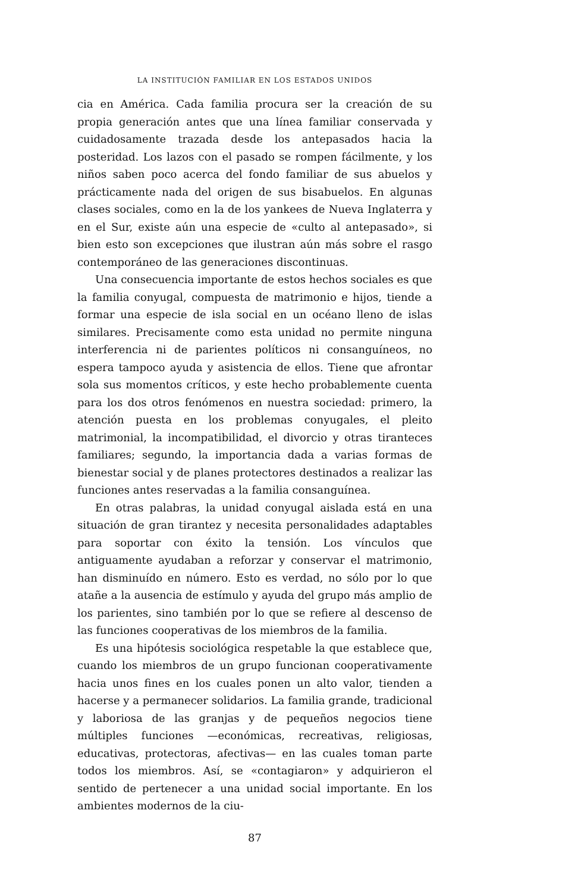LA INSTITUCIÓN FAMILIAR EN LOS ESTADOS UNIDOS
cia en América. Cada familia procura ser la creación de su propia generación antes que una línea familiar conservada y cuidadosamente trazada desde los antepasados hacia la posteridad. Los lazos con el pasado se rompen fácilmente, y los niños saben poco acerca del fondo familiar de sus abuelos y prácticamente nada del origen de sus bisabuelos. En algunas clases sociales, como en la de los yankees de Nueva Inglaterra y en el Sur, existe aún una especie de «culto al antepasado», si bien esto son excepciones que ilustran aún más sobre el rasgo contemporáneo de las generaciones discontinuas.
Una consecuencia importante de estos hechos sociales es que la familia conyugal, compuesta de matrimonio e hijos, tiende a formar una especie de isla social en un océano lleno de islas similares. Precisamente como esta unidad no permite ninguna interferencia ni de parientes políticos ni consanguíneos, no espera tampoco ayuda y asistencia de ellos. Tiene que afrontar sola sus momentos críticos, y este hecho probablemente cuenta para los dos otros fenómenos en nuestra sociedad: primero, la atención puesta en los problemas conyugales, el pleito matrimonial, la incompatibilidad, el divorcio y otras tiranteces familiares; segundo, la importancia dada a varias formas de bienestar social y de planes protectores destinados a realizar las funciones antes reservadas a la familia consanguínea.
En otras palabras, la unidad conyugal aislada está en una situación de gran tirantez y necesita personalidades adaptables para soportar con éxito la tensión. Los vínculos que antiguamente ayudaban a reforzar y conservar el matrimonio, han disminuído en número. Esto es verdad, no sólo por lo que atañe a la ausencia de estímulo y ayuda del grupo más amplio de los parientes, sino también por lo que se refiere al descenso de las funciones cooperativas de los miembros de la familia.
Es una hipótesis sociológica respetable la que establece que, cuando los miembros de un grupo funcionan cooperativamente hacia unos fines en los cuales ponen un alto valor, tienden a hacerse y a permanecer solidarios. La familia grande, tradicional y laboriosa de las granjas y de pequeños negocios tiene múltiples funciones —económicas, recreativas, religiosas, educativas, protectoras, afectivas— en las cuales toman parte todos los miembros. Así, se «contagiaron» y adquirieron el sentido de pertenecer a una unidad social importante. En los ambientes modernos de la ciu-
87